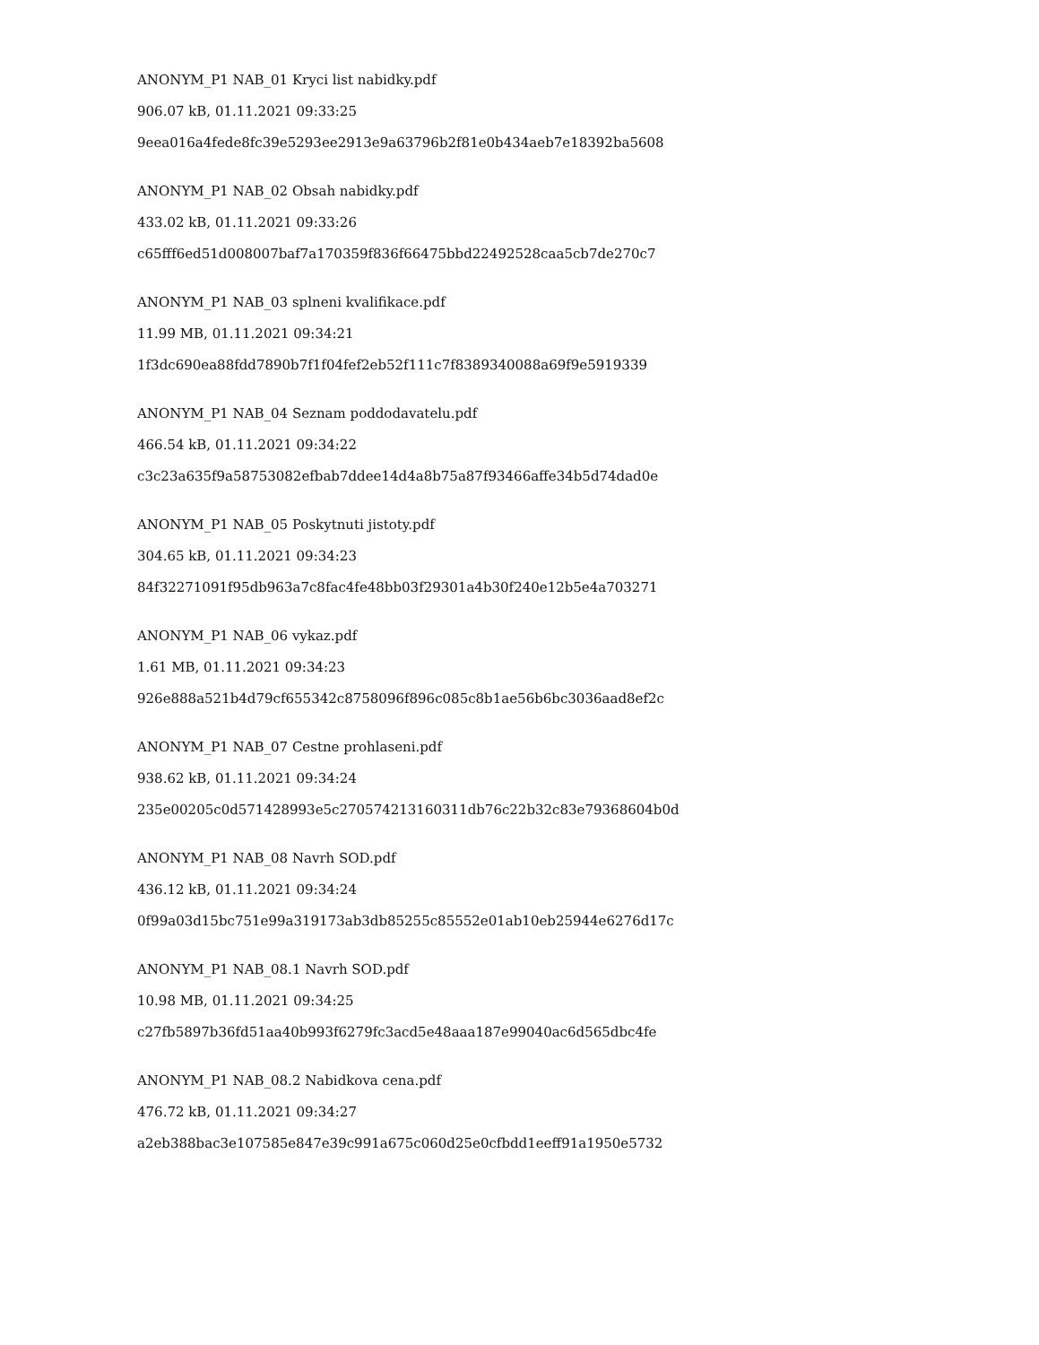ANONYM_P1 NAB_01 Kryci list nabidky.pdf
906.07 kB, 01.11.2021 09:33:25
9eea016a4fede8fc39e5293ee2913e9a63796b2f81e0b434aeb7e18392ba5608
ANONYM_P1 NAB_02 Obsah nabidky.pdf
433.02 kB, 01.11.2021 09:33:26
c65fff6ed51d008007baf7a170359f836f66475bbd22492528caa5cb7de270c7
ANONYM_P1 NAB_03 splneni kvalifikace.pdf
11.99 MB, 01.11.2021 09:34:21
1f3dc690ea88fdd7890b7f1f04fef2eb52f111c7f8389340088a69f9e5919339
ANONYM_P1 NAB_04 Seznam poddodavatelu.pdf
466.54 kB, 01.11.2021 09:34:22
c3c23a635f9a58753082efbab7ddee14d4a8b75a87f93466affe34b5d74dad0e
ANONYM_P1 NAB_05 Poskytnuti jistoty.pdf
304.65 kB, 01.11.2021 09:34:23
84f32271091f95db963a7c8fac4fe48bb03f29301a4b30f240e12b5e4a703271
ANONYM_P1 NAB_06 vykaz.pdf
1.61 MB, 01.11.2021 09:34:23
926e888a521b4d79cf655342c8758096f896c085c8b1ae56b6bc3036aad8ef2c
ANONYM_P1 NAB_07 Cestne prohlaseni.pdf
938.62 kB, 01.11.2021 09:34:24
235e00205c0d571428993e5c270574213160311db76c22b32c83e79368604b0d
ANONYM_P1 NAB_08 Navrh SOD.pdf
436.12 kB, 01.11.2021 09:34:24
0f99a03d15bc751e99a319173ab3db85255c85552e01ab10eb25944e6276d17c
ANONYM_P1 NAB_08.1 Navrh SOD.pdf
10.98 MB, 01.11.2021 09:34:25
c27fb5897b36fd51aa40b993f6279fc3acd5e48aaa187e99040ac6d565dbc4fe
ANONYM_P1 NAB_08.2 Nabidkova cena.pdf
476.72 kB, 01.11.2021 09:34:27
a2eb388bac3e107585e847e39c991a675c060d25e0cfbdd1eeff91a1950e5732